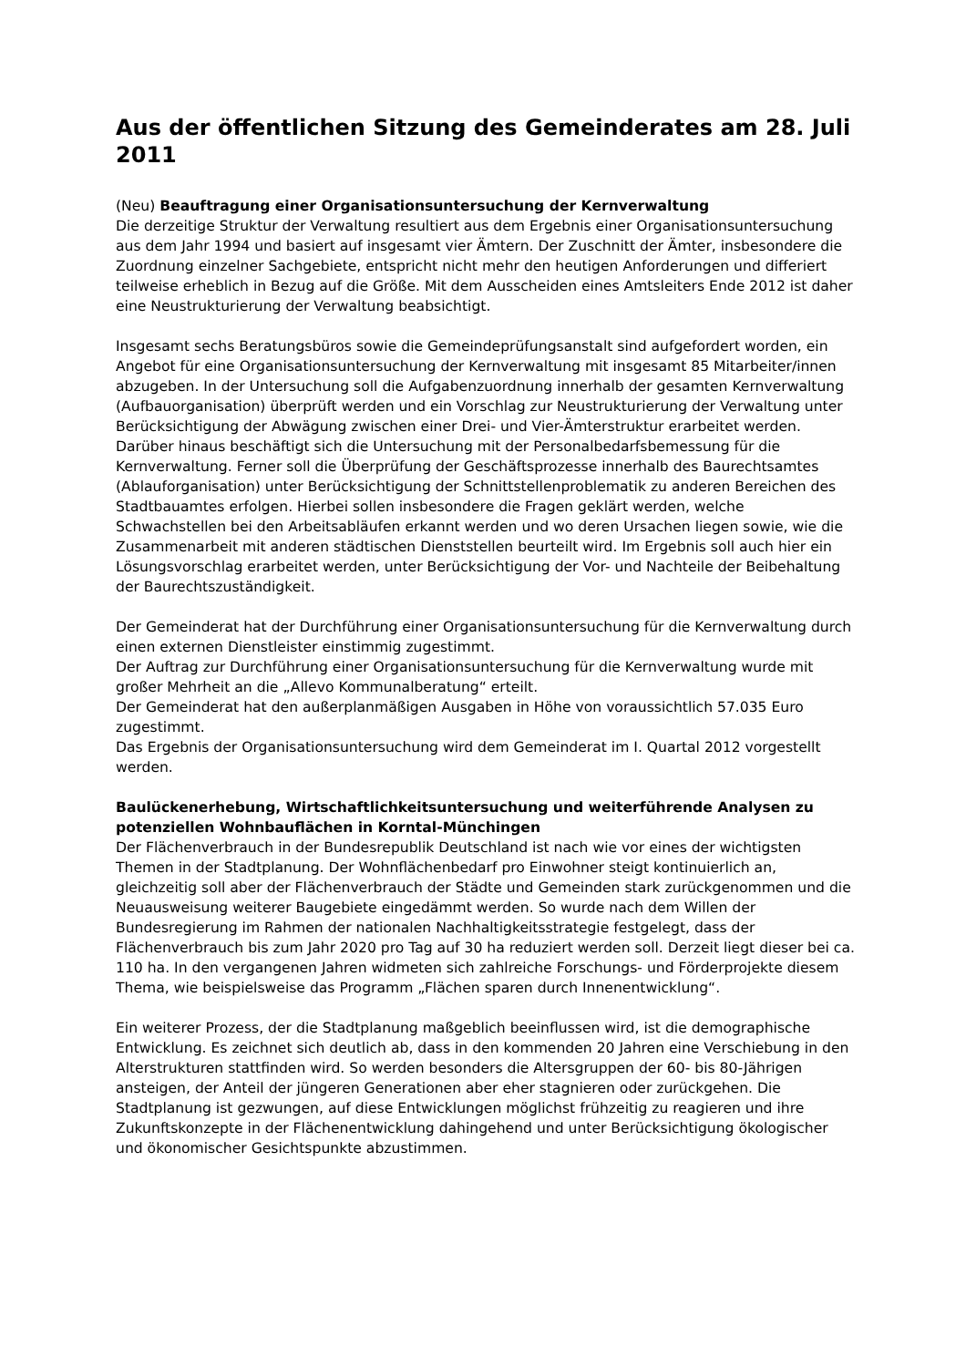Aus der öffentlichen Sitzung des Gemeinderates am 28. Juli 2011
(Neu) Beauftragung einer Organisationsuntersuchung der Kernverwaltung
Die derzeitige Struktur der Verwaltung resultiert aus dem Ergebnis einer Organisationsuntersuchung aus dem Jahr 1994 und basiert auf insgesamt vier Ämtern. Der Zuschnitt der Ämter, insbesondere die Zuordnung einzelner Sachgebiete, entspricht nicht mehr den heutigen Anforderungen und differiert teilweise erheblich in Bezug auf die Größe. Mit dem Ausscheiden eines Amtsleiters Ende 2012 ist daher eine Neustrukturierung der Verwaltung beabsichtigt.
Insgesamt sechs Beratungsbüros sowie die Gemeindeprüfungsanstalt sind aufgefordert worden, ein Angebot für eine Organisationsuntersuchung der Kernverwaltung mit insgesamt 85 Mitarbeiter/innen abzugeben. In der Untersuchung soll die Aufgabenzuordnung innerhalb der gesamten Kernverwaltung (Aufbauorganisation) überprüft werden und ein Vorschlag zur Neustrukturierung der Verwaltung unter Berücksichtigung der Abwägung zwischen einer Drei- und Vier-Ämterstruktur erarbeitet werden. Darüber hinaus beschäftigt sich die Untersuchung mit der Personalbedarfsbemessung für die Kernverwaltung. Ferner soll die Überprüfung der Geschäftsprozesse innerhalb des Baurechtsamtes (Ablauforganisation) unter Berücksichtigung der Schnittstellenproblematik zu anderen Bereichen des Stadtbauamtes erfolgen. Hierbei sollen insbesondere die Fragen geklärt werden, welche Schwachstellen bei den Arbeitsabläufen erkannt werden und wo deren Ursachen liegen sowie, wie die Zusammenarbeit mit anderen städtischen Dienststellen beurteilt wird. Im Ergebnis soll auch hier ein Lösungsvorschlag erarbeitet werden, unter Berücksichtigung der Vor- und Nachteile der Beibehaltung der Baurechtszuständigkeit.
Der Gemeinderat hat der Durchführung einer Organisationsuntersuchung für die Kernverwaltung durch einen externen Dienstleister einstimmig zugestimmt.
Der Auftrag zur Durchführung einer Organisationsuntersuchung für die Kernverwaltung wurde mit großer Mehrheit an die „Allevo Kommunalberatung“ erteilt.
Der Gemeinderat hat den außerplanmäßigen Ausgaben in Höhe von voraussichtlich 57.035 Euro zugestimmt.
Das Ergebnis der Organisationsuntersuchung wird dem Gemeinderat im I. Quartal 2012 vorgestellt werden.
Baulückenerhebung, Wirtschaftlichkeitsuntersuchung und weiterführende Analysen zu potenziellen Wohnbauflächen in Korntal-Münchingen
Der Flächenverbrauch in der Bundesrepublik Deutschland ist nach wie vor eines der wichtigsten Themen in der Stadtplanung. Der Wohnflächenbedarf pro Einwohner steigt kontinuierlich an, gleichzeitig soll aber der Flächenverbrauch der Städte und Gemeinden stark zurückgenommen und die Neuausweisung weiterer Baugebiete eingedämmt werden. So wurde nach dem Willen der Bundesregierung im Rahmen der nationalen Nachhaltigkeitsstrategie festgelegt, dass der Flächenverbrauch bis zum Jahr 2020 pro Tag auf 30 ha reduziert werden soll. Derzeit liegt dieser bei ca. 110 ha. In den vergangenen Jahren widmeten sich zahlreiche Forschungs- und Förderprojekte diesem Thema, wie beispielsweise das Programm „Flächen sparen durch Innenentwicklung“.
Ein weiterer Prozess, der die Stadtplanung maßgeblich beeinflussen wird, ist die demographische Entwicklung. Es zeichnet sich deutlich ab, dass in den kommenden 20 Jahren eine Verschiebung in den Alterstrukturen stattfinden wird. So werden besonders die Altersgruppen der 60- bis 80-Jährigen ansteigen, der Anteil der jüngeren Generationen aber eher stagnieren oder zurückgehen. Die Stadtplanung ist gezwungen, auf diese Entwicklungen möglichst frühzeitig zu reagieren und ihre Zukunftskonzepte in der Flächenentwicklung dahingehend und unter Berücksichtigung ökologischer und ökonomischer Gesichtspunkte abzustimmen.